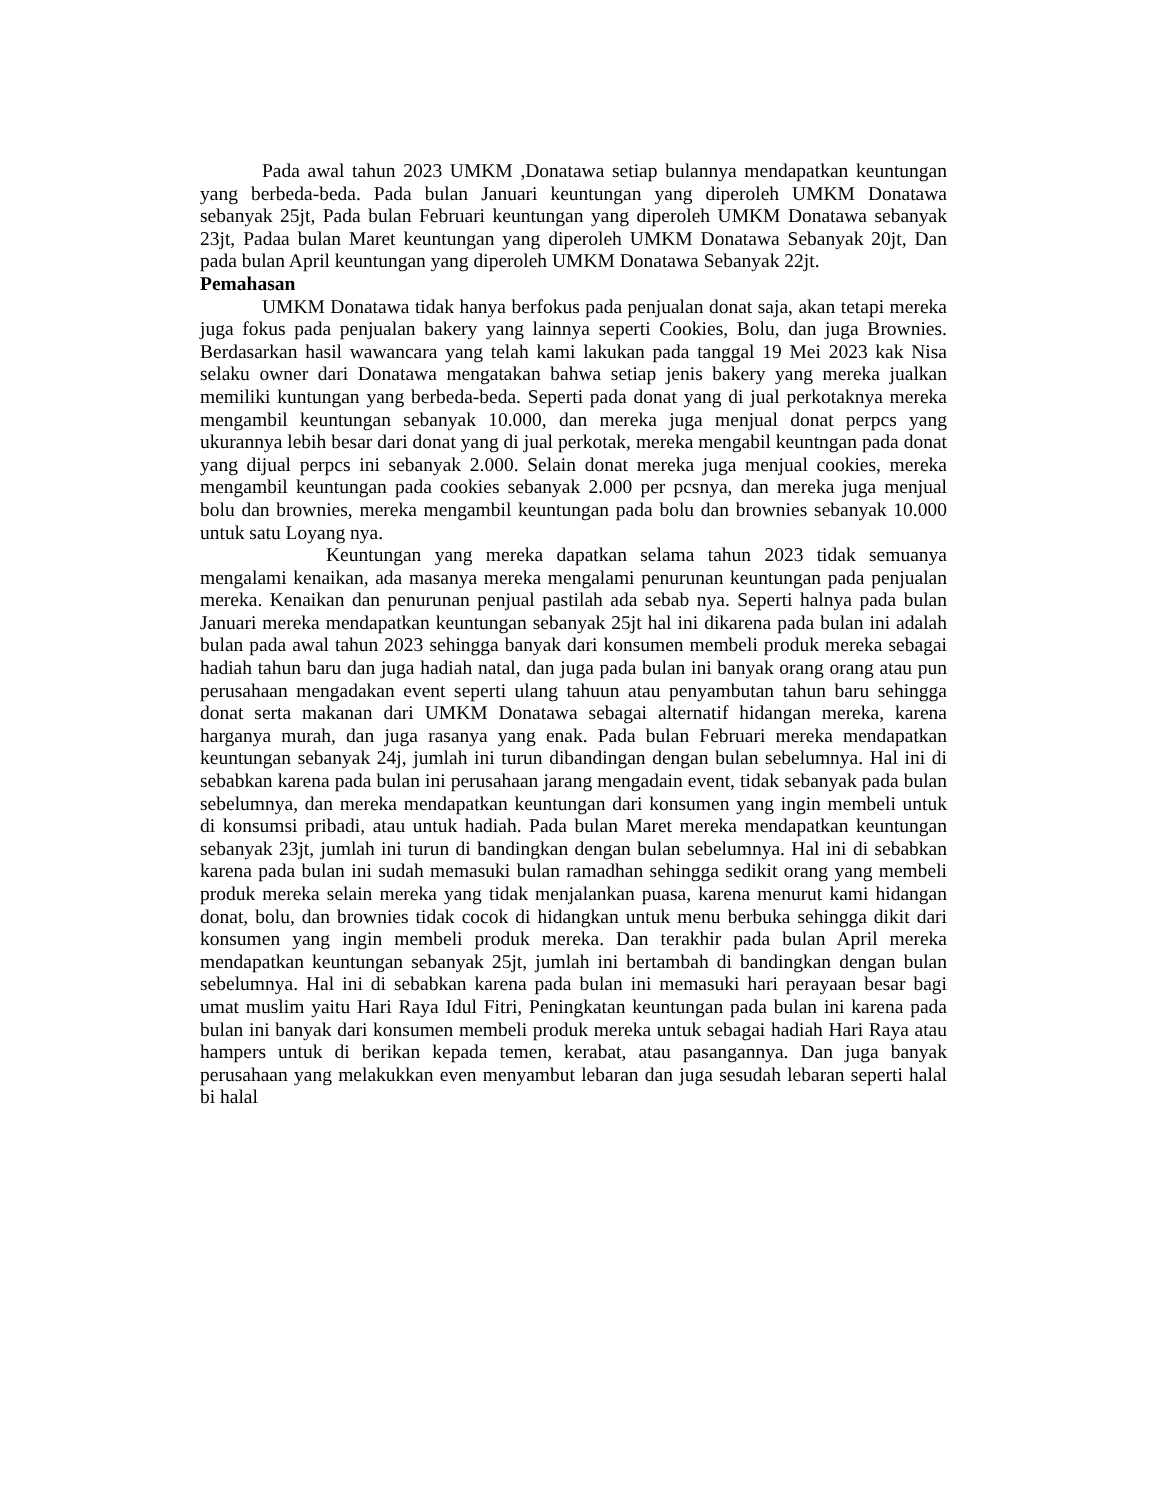Pada awal tahun 2023 UMKM ,Donatawa setiap bulannya mendapatkan keuntungan yang berbeda-beda. Pada bulan Januari keuntungan yang diperoleh UMKM Donatawa sebanyak 25jt, Pada bulan Februari keuntungan yang diperoleh UMKM Donatawa sebanyak 23jt, Padaa bulan Maret keuntungan yang diperoleh UMKM Donatawa Sebanyak 20jt, Dan pada bulan April keuntungan yang diperoleh UMKM Donatawa Sebanyak 22jt.
Pemahasan
UMKM Donatawa tidak hanya berfokus pada penjualan donat saja, akan tetapi mereka juga fokus pada penjualan bakery yang lainnya seperti Cookies, Bolu, dan juga Brownies. Berdasarkan hasil wawancara yang telah kami lakukan pada tanggal 19 Mei 2023 kak Nisa selaku owner dari Donatawa mengatakan bahwa setiap jenis bakery yang mereka jualkan memiliki kuntungan yang berbeda-beda. Seperti pada donat yang di jual perkotaknya mereka mengambil keuntungan sebanyak 10.000, dan mereka juga menjual donat perpcs yang ukurannya lebih besar dari donat yang di jual perkotak, mereka mengabil keuntngan pada donat yang dijual perpcs ini sebanyak 2.000. Selain donat mereka juga menjual cookies, mereka mengambil keuntungan pada cookies sebanyak 2.000 per pcsnya, dan mereka juga menjual bolu dan brownies, mereka mengambil keuntungan pada bolu dan brownies sebanyak 10.000 untuk satu Loyang nya.
Keuntungan yang mereka dapatkan selama tahun 2023 tidak semuanya mengalami kenaikan, ada masanya mereka mengalami penurunan keuntungan pada penjualan mereka. Kenaikan dan penurunan penjual pastilah ada sebab nya. Seperti halnya pada bulan Januari mereka mendapatkan keuntungan sebanyak 25jt hal ini dikarena pada bulan ini adalah bulan pada awal tahun 2023 sehingga banyak dari konsumen membeli produk mereka sebagai hadiah tahun baru dan juga hadiah natal, dan juga pada bulan ini banyak orang orang atau pun perusahaan mengadakan event seperti ulang tahuun atau penyambutan tahun baru sehingga donat serta makanan dari UMKM Donatawa sebagai alternatif hidangan mereka, karena harganya murah, dan juga rasanya yang enak. Pada bulan Februari mereka mendapatkan keuntungan sebanyak 24j, jumlah ini turun dibandingan dengan bulan sebelumnya. Hal ini di sebabkan karena pada bulan ini perusahaan jarang mengadain event, tidak sebanyak pada bulan sebelumnya, dan mereka mendapatkan keuntungan dari konsumen yang ingin membeli untuk di konsumsi pribadi, atau untuk hadiah. Pada bulan Maret mereka mendapatkan keuntungan sebanyak 23jt, jumlah ini turun di bandingkan dengan bulan sebelumnya. Hal ini di sebabkan karena pada bulan ini sudah memasuki bulan ramadhan sehingga sedikit orang yang membeli produk mereka selain mereka yang tidak menjalankan puasa, karena menurut kami hidangan donat, bolu, dan brownies tidak cocok di hidangkan untuk menu berbuka sehingga dikit dari konsumen yang ingin membeli produk mereka. Dan terakhir pada bulan April mereka mendapatkan keuntungan sebanyak 25jt, jumlah ini bertambah di bandingkan dengan bulan sebelumnya. Hal ini di sebabkan karena pada bulan ini memasuki hari perayaan besar bagi umat muslim yaitu Hari Raya Idul Fitri, Peningkatan keuntungan pada bulan ini karena pada bulan ini banyak dari konsumen membeli produk mereka untuk sebagai hadiah Hari Raya atau hampers untuk di berikan kepada temen, kerabat, atau pasangannya. Dan juga banyak perusahaan yang melakukkan even menyambut lebaran dan juga sesudah lebaran seperti halal bi halal